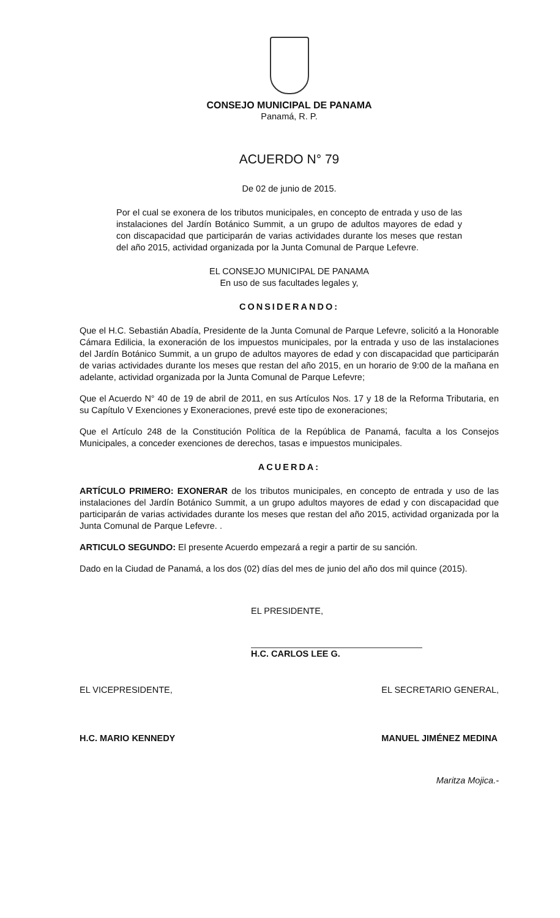CONSEJO MUNICIPAL DE PANAMA
Panamá, R. P.
ACUERDO N° 79
De 02 de junio de 2015.
Por el cual se exonera de los tributos municipales, en concepto de entrada y uso de las instalaciones del Jardín Botánico Summit, a un grupo de adultos mayores de edad y con discapacidad que participarán de varias actividades durante los meses que restan del año 2015, actividad organizada por la Junta Comunal de Parque Lefevre.
EL CONSEJO MUNICIPAL DE PANAMA
En uso de sus facultades legales y,
CONSIDERANDO:
Que el H.C. Sebastián Abadía, Presidente de la Junta Comunal de Parque Lefevre, solicitó a la Honorable Cámara Edilicia, la exoneración de los impuestos municipales, por la entrada y uso de las instalaciones del Jardín Botánico Summit, a un grupo de adultos mayores de edad y con discapacidad que participarán de varias actividades durante los meses que restan del año 2015, en un horario de 9:00 de la mañana en adelante, actividad organizada por la Junta Comunal de Parque Lefevre;
Que el Acuerdo N° 40 de 19 de abril de 2011, en sus Artículos Nos. 17 y 18 de la Reforma Tributaria, en su Capítulo V Exenciones y Exoneraciones, prevé este tipo de exoneraciones;
Que el Artículo 248 de la Constitución Política de la República de Panamá, faculta a los Consejos Municipales, a conceder exenciones de derechos, tasas e impuestos municipales.
ACUERDA:
ARTÍCULO PRIMERO: EXONERAR de los tributos municipales, en concepto de entrada y uso de las instalaciones del Jardín Botánico Summit, a un grupo adultos mayores de edad y con discapacidad que participarán de varias actividades durante los meses que restan del año 2015, actividad organizada por la Junta Comunal de Parque Lefevre. .
ARTICULO SEGUNDO: El presente Acuerdo empezará a regir a partir de su sanción.
Dado en la Ciudad de Panamá, a los dos (02) días del mes de junio del año dos mil quince (2015).
EL PRESIDENTE,
H.C. CARLOS LEE G.
EL VICEPRESIDENTE,
H.C. MARIO KENNEDY
EL SECRETARIO GENERAL,
MANUEL JIMÉNEZ MEDINA
Maritza Mojica.-